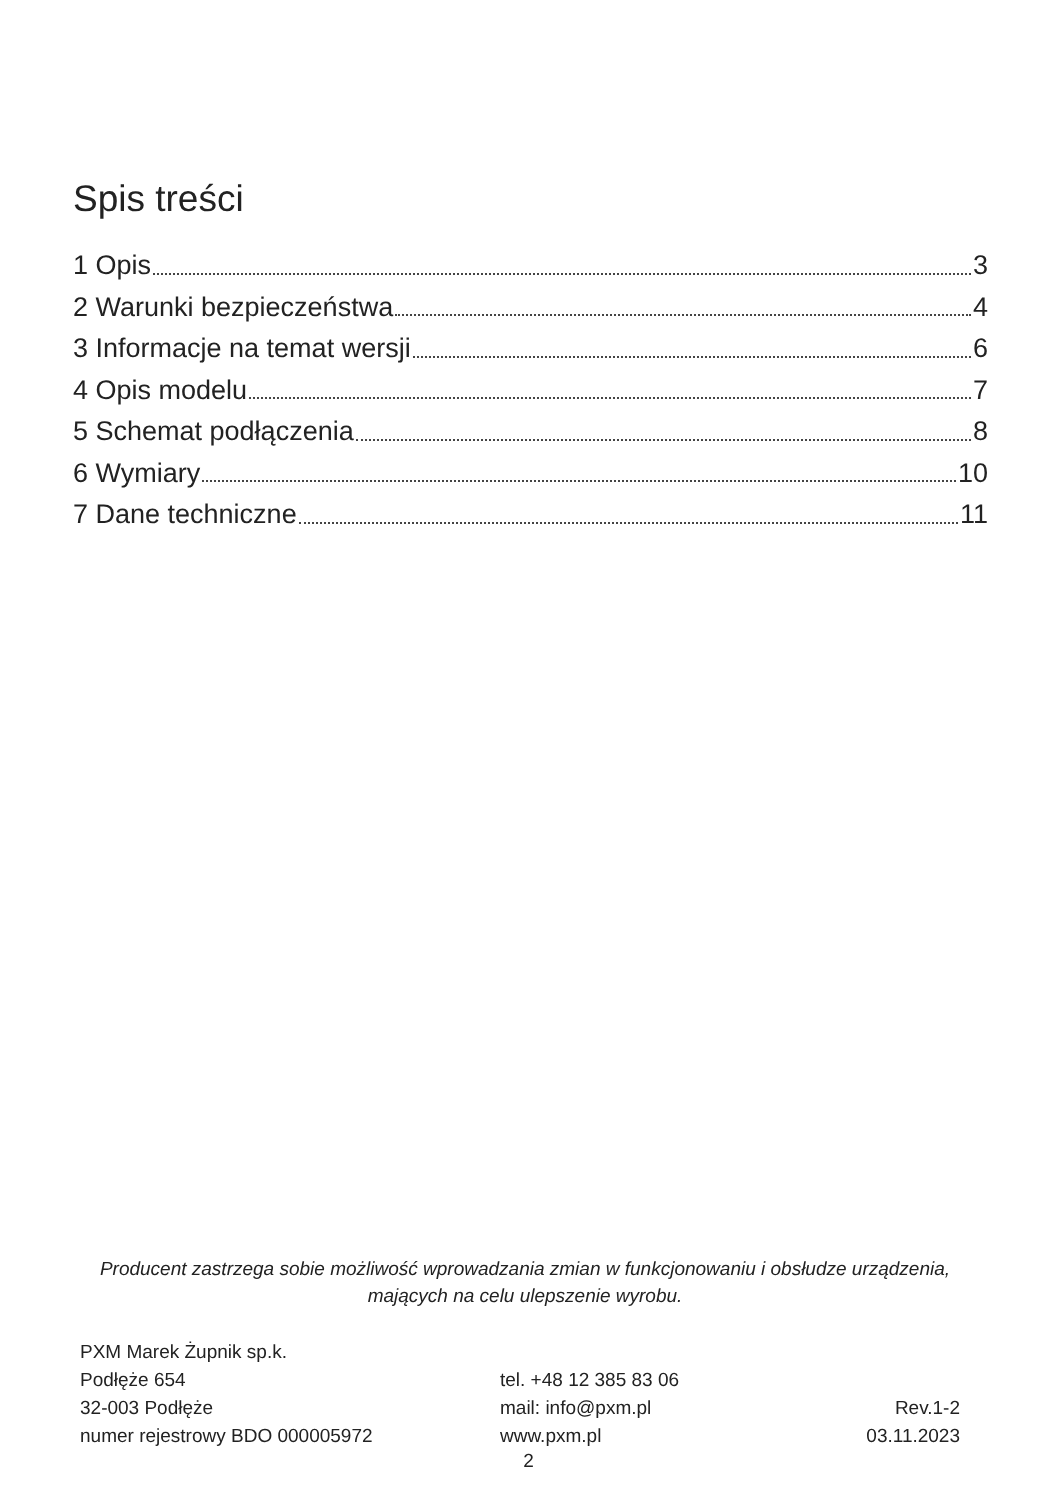Spis treści
1 Opis 3
2 Warunki bezpieczeństwa 4
3 Informacje na temat wersji 6
4 Opis modelu 7
5 Schemat podłączenia 8
6 Wymiary 10
7 Dane techniczne 11
Producent zastrzega sobie możliwość wprowadzania zmian w funkcjonowaniu i obsłudze urządzenia, mających na celu ulepszenie wyrobu.
PXM Marek Żupnik sp.k.
Podłęże 654
32-003 Podłęże
numer rejestrowy BDO 000005972
tel. +48 12 385 83 06
mail: info@pxm.pl
www.pxm.pl
Rev.1-2
03.11.2023
2